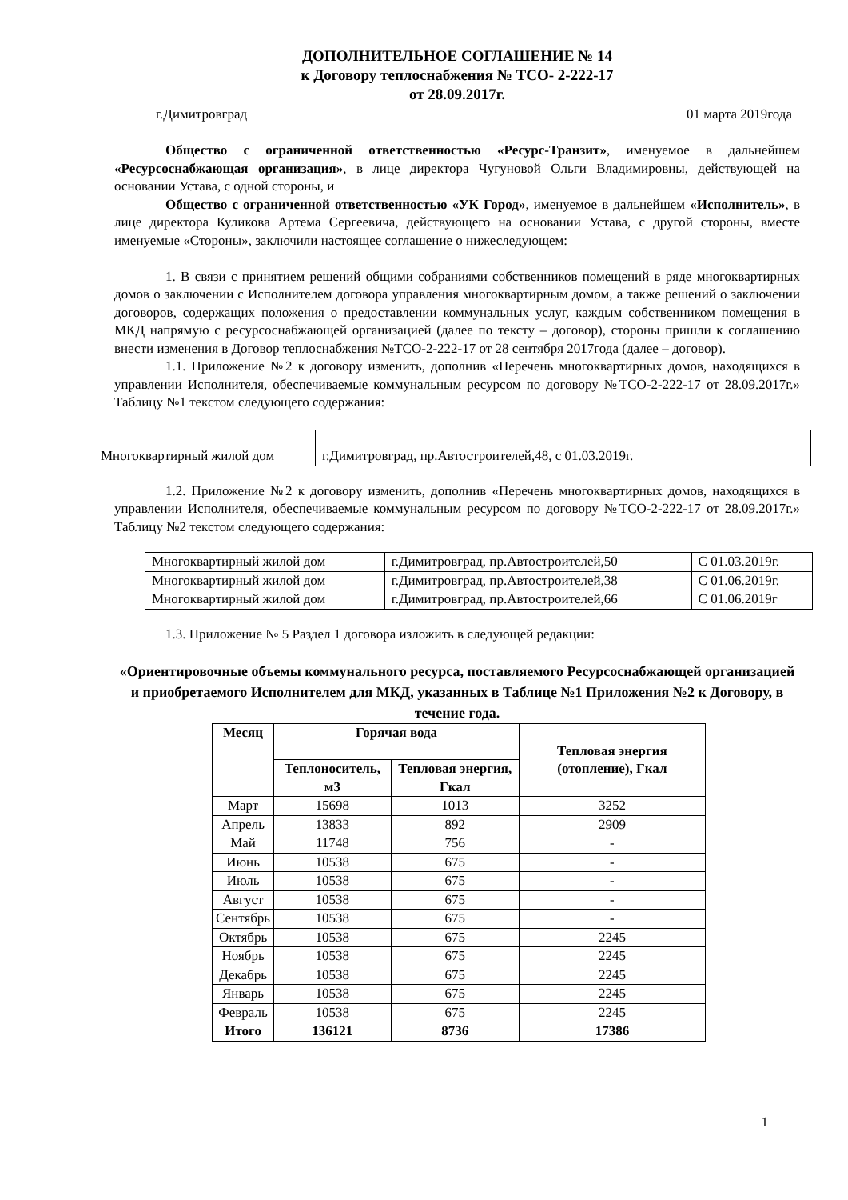ДОПОЛНИТЕЛЬНОЕ СОГЛАШЕНИЕ № 14
к Договору теплоснабжения № ТСО- 2-222-17
от 28.09.2017г.
г.Димитровград 01 марта 2019года
Общество с ограниченной ответственностью «Ресурс-Транзит», именуемое в дальнейшем «Ресурсоснабжающая организация», в лице директора Чугуновой Ольги Владимировны, действующей на основании Устава, с одной стороны, и
Общество с ограниченной ответственностью «УК Город», именуемое в дальнейшем «Исполнитель», в лице директора Куликова Артема Сергеевича, действующего на основании Устава, с другой стороны, вместе именуемые «Стороны», заключили настоящее соглашение о нижеследующем:
1. В связи с принятием решений общими собраниями собственников помещений в ряде многоквартирных домов о заключении с Исполнителем договора управления многоквартирным домом, а также решений о заключении договоров, содержащих положения о предоставлении коммунальных услуг, каждым собственником помещения в МКД напрямую с ресурсоснабжающей организацией (далее по тексту – договор), стороны пришли к соглашению внести изменения в Договор теплоснабжения №ТСО-2-222-17 от 28 сентября 2017года (далее – договор).
1.1. Приложение №2 к договору изменить, дополнив «Перечень многоквартирных домов, находящихся в управлении Исполнителя, обеспечиваемые коммунальным ресурсом по договору №ТСО-2-222-17 от 28.09.2017г.» Таблицу №1 текстом следующего содержания:
| Многоквартирный жилой дом | г.Димитровград, пр.Автостроителей,48, с 01.03.2019г. |
1.2. Приложение №2 к договору изменить, дополнив «Перечень многоквартирных домов, находящихся в управлении Исполнителя, обеспечиваемые коммунальным ресурсом по договору №ТСО-2-222-17 от 28.09.2017г.» Таблицу №2 текстом следующего содержания:
| Многоквартирный жилой дом | г.Димитровград, пр.Автостроителей,50 | С 01.03.2019г. |
| Многоквартирный жилой дом | г.Димитровград, пр.Автостроителей,38 | С 01.06.2019г. |
| Многоквартирный жилой дом | г.Димитровград, пр.Автостроителей,66 | С 01.06.2019г |
1.3. Приложение № 5 Раздел 1 договора изложить в следующей редакции:
«Ориентировочные объемы коммунального ресурса, поставляемого Ресурсоснабжающей организацией и приобретаемого Исполнителем для МКД, указанных в Таблице №1 Приложения №2 к Договору, в течение года.
| Месяц | Горячая вода | | Тепловая энергия (отопление), Гкал |
| --- | --- | --- | --- |
| | Теплоноситель, м3 | Тепловая энергия, Гкал | |
| Март | 15698 | 1013 | 3252 |
| Апрель | 13833 | 892 | 2909 |
| Май | 11748 | 756 | - |
| Июнь | 10538 | 675 | - |
| Июль | 10538 | 675 | - |
| Август | 10538 | 675 | - |
| Сентябрь | 10538 | 675 | - |
| Октябрь | 10538 | 675 | 2245 |
| Ноябрь | 10538 | 675 | 2245 |
| Декабрь | 10538 | 675 | 2245 |
| Январь | 10538 | 675 | 2245 |
| Февраль | 10538 | 675 | 2245 |
| Итого | 136121 | 8736 | 17386 |
1